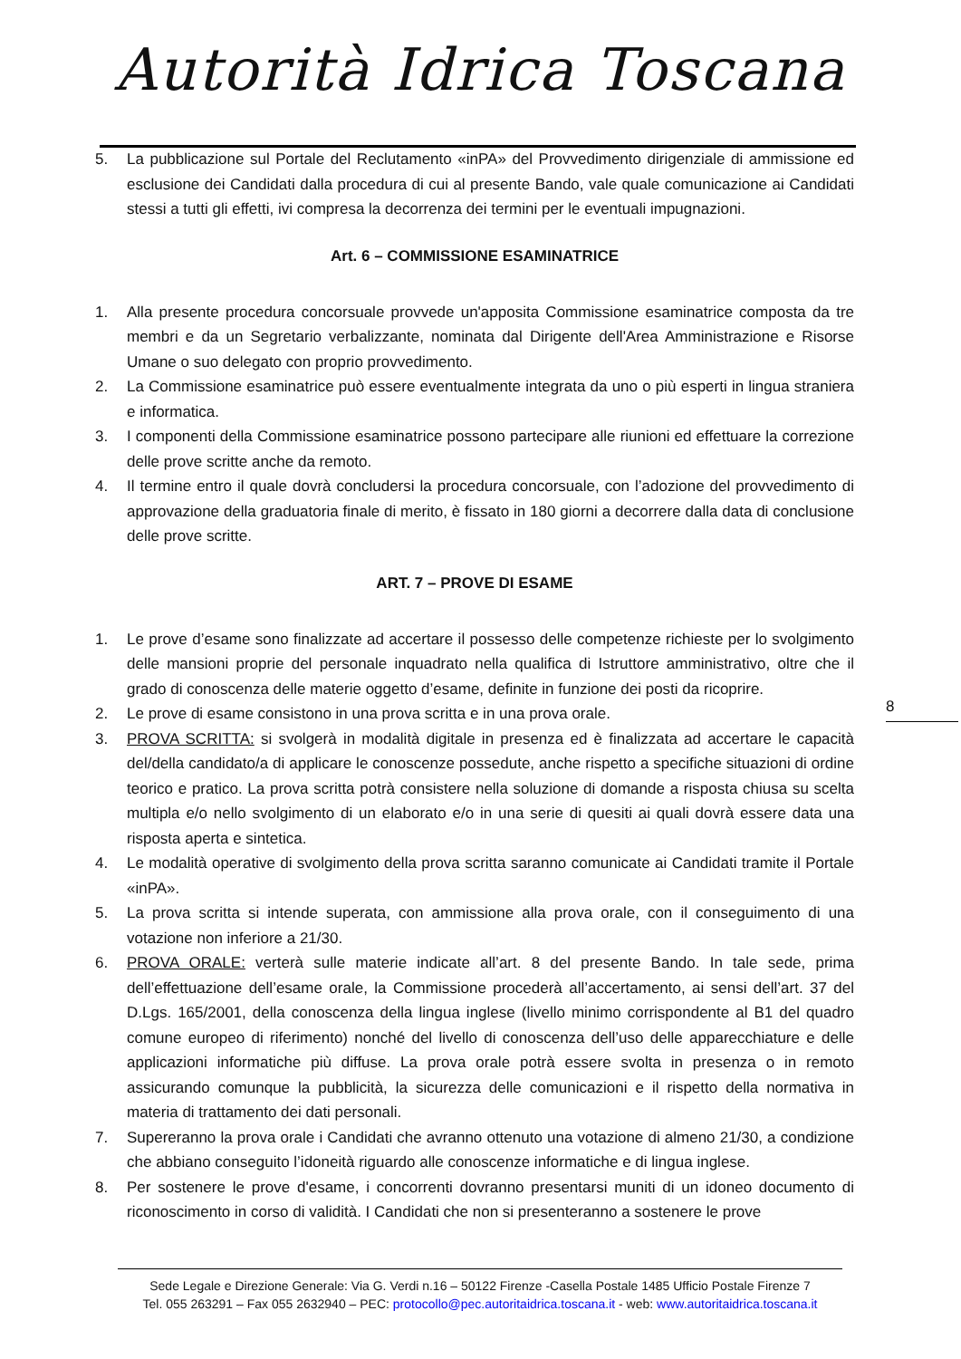Autorità Idrica Toscana
5. La pubblicazione sul Portale del Reclutamento «inPA» del Provvedimento dirigenziale di ammissione ed esclusione dei Candidati dalla procedura di cui al presente Bando, vale quale comunicazione ai Candidati stessi a tutti gli effetti, ivi compresa la decorrenza dei termini per le eventuali impugnazioni.
Art. 6 – COMMISSIONE ESAMINATRICE
1. Alla presente procedura concorsuale provvede un'apposita Commissione esaminatrice composta da tre membri e da un Segretario verbalizzante, nominata dal Dirigente dell'Area Amministrazione e Risorse Umane o suo delegato con proprio provvedimento.
2. La Commissione esaminatrice può essere eventualmente integrata da uno o più esperti in lingua straniera e informatica.
3. I componenti della Commissione esaminatrice possono partecipare alle riunioni ed effettuare la correzione delle prove scritte anche da remoto.
4. Il termine entro il quale dovrà concludersi la procedura concorsuale, con l’adozione del provvedimento di approvazione della graduatoria finale di merito, è fissato in 180 giorni a decorrere dalla data di conclusione delle prove scritte.
ART. 7 – PROVE DI ESAME
1. Le prove d’esame sono finalizzate ad accertare il possesso delle competenze richieste per lo svolgimento delle mansioni proprie del personale inquadrato nella qualifica di Istruttore amministrativo, oltre che il grado di conoscenza delle materie oggetto d’esame, definite in funzione dei posti da ricoprire.
2. Le prove di esame consistono in una prova scritta e in una prova orale.
3. PROVA SCRITTA: si svolgerà in modalità digitale in presenza ed è finalizzata ad accertare le capacità del/della candidato/a di applicare le conoscenze possedute, anche rispetto a specifiche situazioni di ordine teorico e pratico. La prova scritta potrà consistere nella soluzione di domande a risposta chiusa su scelta multipla e/o nello svolgimento di un elaborato e/o in una serie di quesiti ai quali dovrà essere data una risposta aperta e sintetica.
4. Le modalità operative di svolgimento della prova scritta saranno comunicate ai Candidati tramite il Portale «inPA».
5. La prova scritta si intende superata, con ammissione alla prova orale, con il conseguimento di una votazione non inferiore a 21/30.
6. PROVA ORALE: verterà sulle materie indicate all’art. 8 del presente Bando. In tale sede, prima dell’effettuazione dell’esame orale, la Commissione procederà all’accertamento, ai sensi dell’art. 37 del D.Lgs. 165/2001, della conoscenza della lingua inglese (livello minimo corrispondente al B1 del quadro comune europeo di riferimento) nonché del livello di conoscenza dell’uso delle apparecchiature e delle applicazioni informatiche più diffuse. La prova orale potrà essere svolta in presenza o in remoto assicurando comunque la pubblicità, la sicurezza delle comunicazioni e il rispetto della normativa in materia di trattamento dei dati personali.
7. Supereranno la prova orale i Candidati che avranno ottenuto una votazione di almeno 21/30, a condizione che abbiano conseguito l’idoneità riguardo alle conoscenze informatiche e di lingua inglese.
8. Per sostenere le prove d'esame, i concorrenti dovranno presentarsi muniti di un idoneo documento di riconoscimento in corso di validità. I Candidati che non si presenteranno a sostenere le prove
8
Sede Legale e Direzione Generale: Via G. Verdi n.16 – 50122 Firenze -Casella Postale 1485 Ufficio Postale Firenze 7
Tel. 055 263291 – Fax 055 2632940 – PEC: protocollo@pec.autoritaidrica.toscana.it - web: www.autoritaidrica.toscana.it